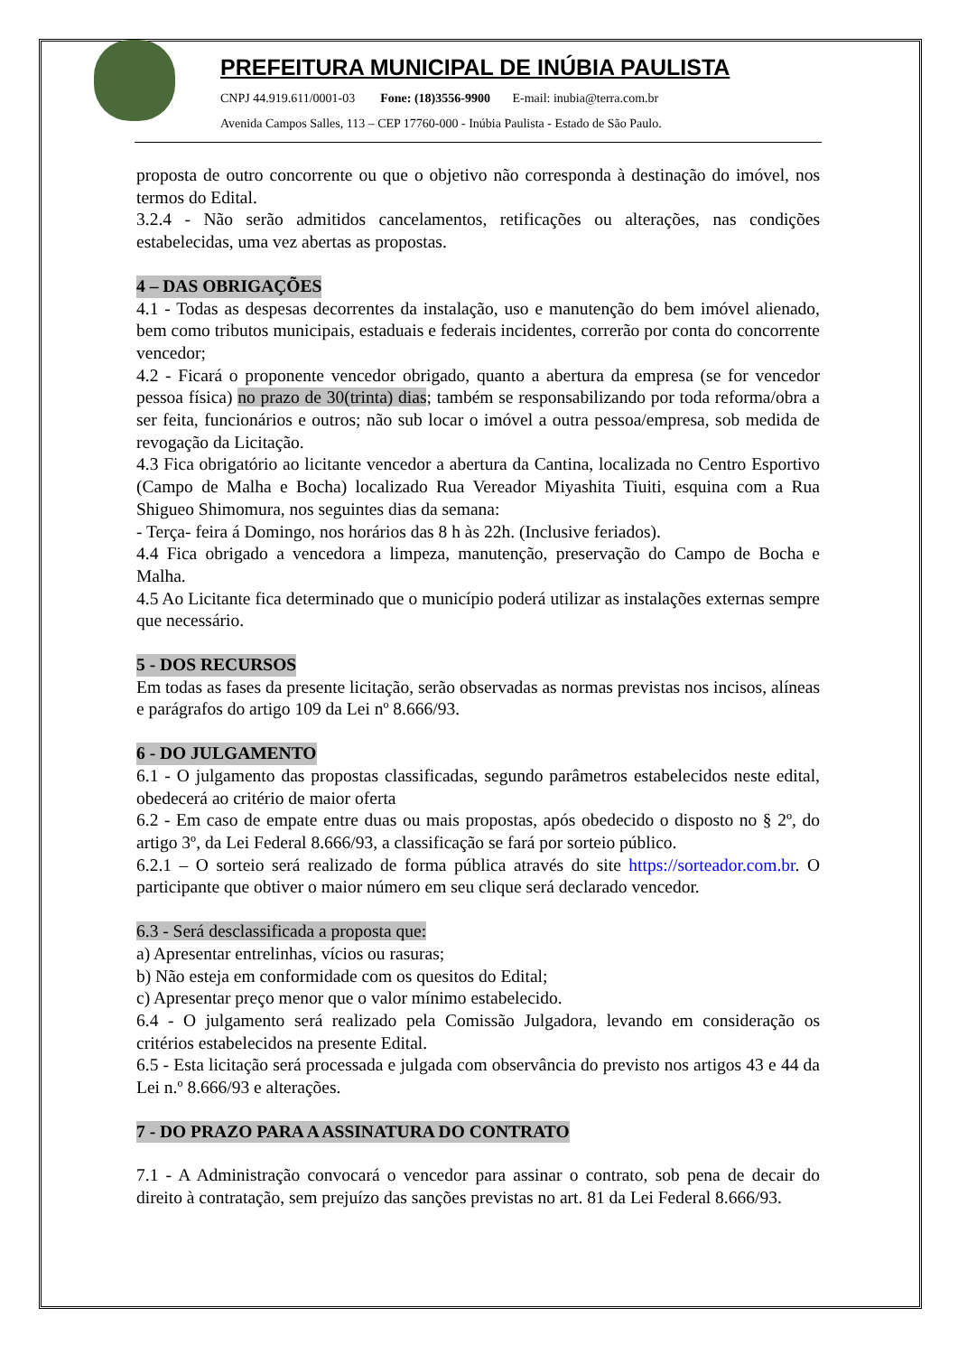PREFEITURA MUNICIPAL DE INÚBIA PAULISTA
CNPJ 44.919.611/0001-03 Fone: (18)3556-9900 E-mail: inubia@terra.com.br
Avenida Campos Salles, 113 – CEP 17760-000 - Inúbia Paulista - Estado de São Paulo.
proposta de outro concorrente ou que o objetivo não corresponda à destinação do imóvel, nos termos do Edital.
3.2.4 - Não serão admitidos cancelamentos, retificações ou alterações, nas condições estabelecidas, uma vez abertas as propostas.
4 – DAS OBRIGAÇÕES
4.1 - Todas as despesas decorrentes da instalação, uso e manutenção do bem imóvel alienado, bem como tributos municipais, estaduais e federais incidentes, correrão por conta do concorrente vencedor;
4.2 - Ficará o proponente vencedor obrigado, quanto a abertura da empresa (se for vencedor pessoa física) no prazo de 30(trinta) dias; também se responsabilizando por toda reforma/obra a ser feita, funcionários e outros; não sub locar o imóvel a outra pessoa/empresa, sob medida de revogação da Licitação.
4.3 Fica obrigatório ao licitante vencedor a abertura da Cantina, localizada no Centro Esportivo (Campo de Malha e Bocha) localizado Rua Vereador Miyashita Tiuiti, esquina com a Rua Shigueo Shimomura, nos seguintes dias da semana:
- Terça- feira á Domingo, nos horários das 8 h às 22h. (Inclusive feriados).
4.4 Fica obrigado a vencedora a limpeza, manutenção, preservação do Campo de Bocha e Malha.
4.5 Ao Licitante fica determinado que o município poderá utilizar as instalações externas sempre que necessário.
5 - DOS RECURSOS
Em todas as fases da presente licitação, serão observadas as normas previstas nos incisos, alíneas e parágrafos do artigo 109 da Lei nº 8.666/93.
6 - DO JULGAMENTO
6.1 - O julgamento das propostas classificadas, segundo parâmetros estabelecidos neste edital, obedecerá ao critério de maior oferta
6.2 - Em caso de empate entre duas ou mais propostas, após obedecido o disposto no § 2º, do artigo 3º, da Lei Federal 8.666/93, a classificação se fará por sorteio público.
6.2.1 – O sorteio será realizado de forma pública através do site https://sorteador.com.br. O participante que obtiver o maior número em seu clique será declarado vencedor.
6.3 - Será desclassificada a proposta que:
a) Apresentar entrelinhas, vícios ou rasuras;
b) Não esteja em conformidade com os quesitos do Edital;
c) Apresentar preço menor que o valor mínimo estabelecido.
6.4 - O julgamento será realizado pela Comissão Julgadora, levando em consideração os critérios estabelecidos na presente Edital.
6.5 - Esta licitação será processada e julgada com observância do previsto nos artigos 43 e 44 da Lei n.º 8.666/93 e alterações.
7 - DO PRAZO PARA A ASSINATURA DO CONTRATO
7.1 - A Administração convocará o vencedor para assinar o contrato, sob pena de decair do direito à contratação, sem prejuízo das sanções previstas no art. 81 da Lei Federal 8.666/93.